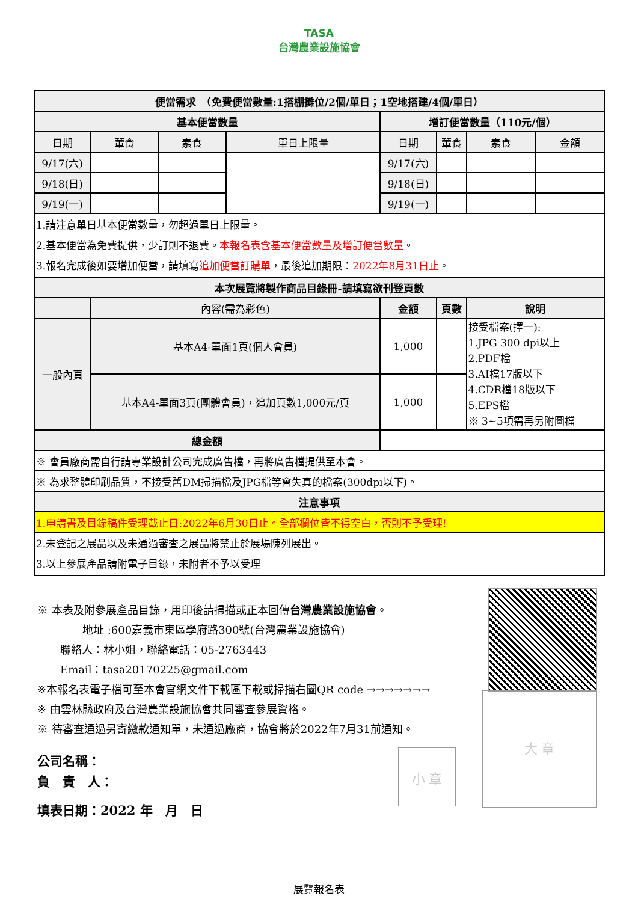TASA
台灣農業設施協會
| 便當需求 （免費便當數量:1搭棚攤位/2個/單日；1空地搭建/4個/單日） | | | | | | | |
| --- | --- | --- | --- | --- | --- | --- | --- |
| 基本便當數量 | | | | 增訂便當數量（110元/個） | | | |
| 日期 | 葷食 | 素食 | 單日上限量 | 日期 | 葷食 | 素食 | 金額 |
| 9/17(六) | | | | 9/17(六) | | | |
| 9/18(日) | | | | 9/18(日) | | | |
| 9/19(一) | | | | 9/19(一) | | | |
| 1.請注意單日基本便當數量，勿超過單日上限量。 2.基本便當為免費提供，少訂則不退費。 本報名表含基本便當數量及增訂便當數量 。 3.報名完成後如要增加便當，請填寫 追加便當訂購單 ，最後追加期限： 2022年8月31日止 。 | | | | | | | |
| 本次展覽將製作商品目錄冊-請填寫欲刊登頁數 | | | | | | | |
| | 內容(需為彩色) | | | 金額 | 頁數 | 說明 | |
| 一般內頁 | 基本A4-單面1頁(個人會員) | | | 1,000 | | 接受檔案(擇一): 1.JPG 300 dpi以上 2.PDF檔 3.AI檔17版以下 4.CDR檔18版以下 5.EPS檔 ※ 3~5項需再另附圖檔 | |
| | 基本A4-單面3頁(團體會員)，追加頁數1,000元/頁 | | | 1,000 | | | |
| 總金額 | | | | | | | |
| ※ 會員廠商需自行請專業設計公司完成廣告檔，再將廣告檔提供至本會。 | | | | | | | |
| ※ 為求整體印刷品質，不接受舊DM掃描檔及JPG檔等會失真的檔案(300dpi以下)。 | | | | | | | |
| 注意事項 | | | | | | | |
| 1.申請書及目錄稿件受理截止日:2022年6月30日止。全部欄位皆不得空白，否則不予受理! | | | | | | | |
| 2.未登記之展品以及未通過審查之展品將禁止於展場陳列展出。 3.以上參展產品請附電子目錄，未附者不予以受理 | | | | | | | |
大 章
小 章
※ 本表及附參展產品目錄，用印後請掃描或正本回傳台灣農業設施協會。
地址 :600嘉義市東區學府路300號(台灣農業設施協會)
聯絡人：林小姐，聯絡電話：05-2763443
Email：tasa20170225@gmail.com
※本報名表電子檔可至本會官網文件下載區下載或掃描右圖QR code →→→→→→→
※ 由雲林縣政府及台灣農業設施協會共同審查參展資格。
※ 待審查通過另寄繳款通知單，未通過廠商，協會將於2022年7月31前通知。
公司名稱：
負　責　人：
填表日期：2022 年　月　日
展覽報名表